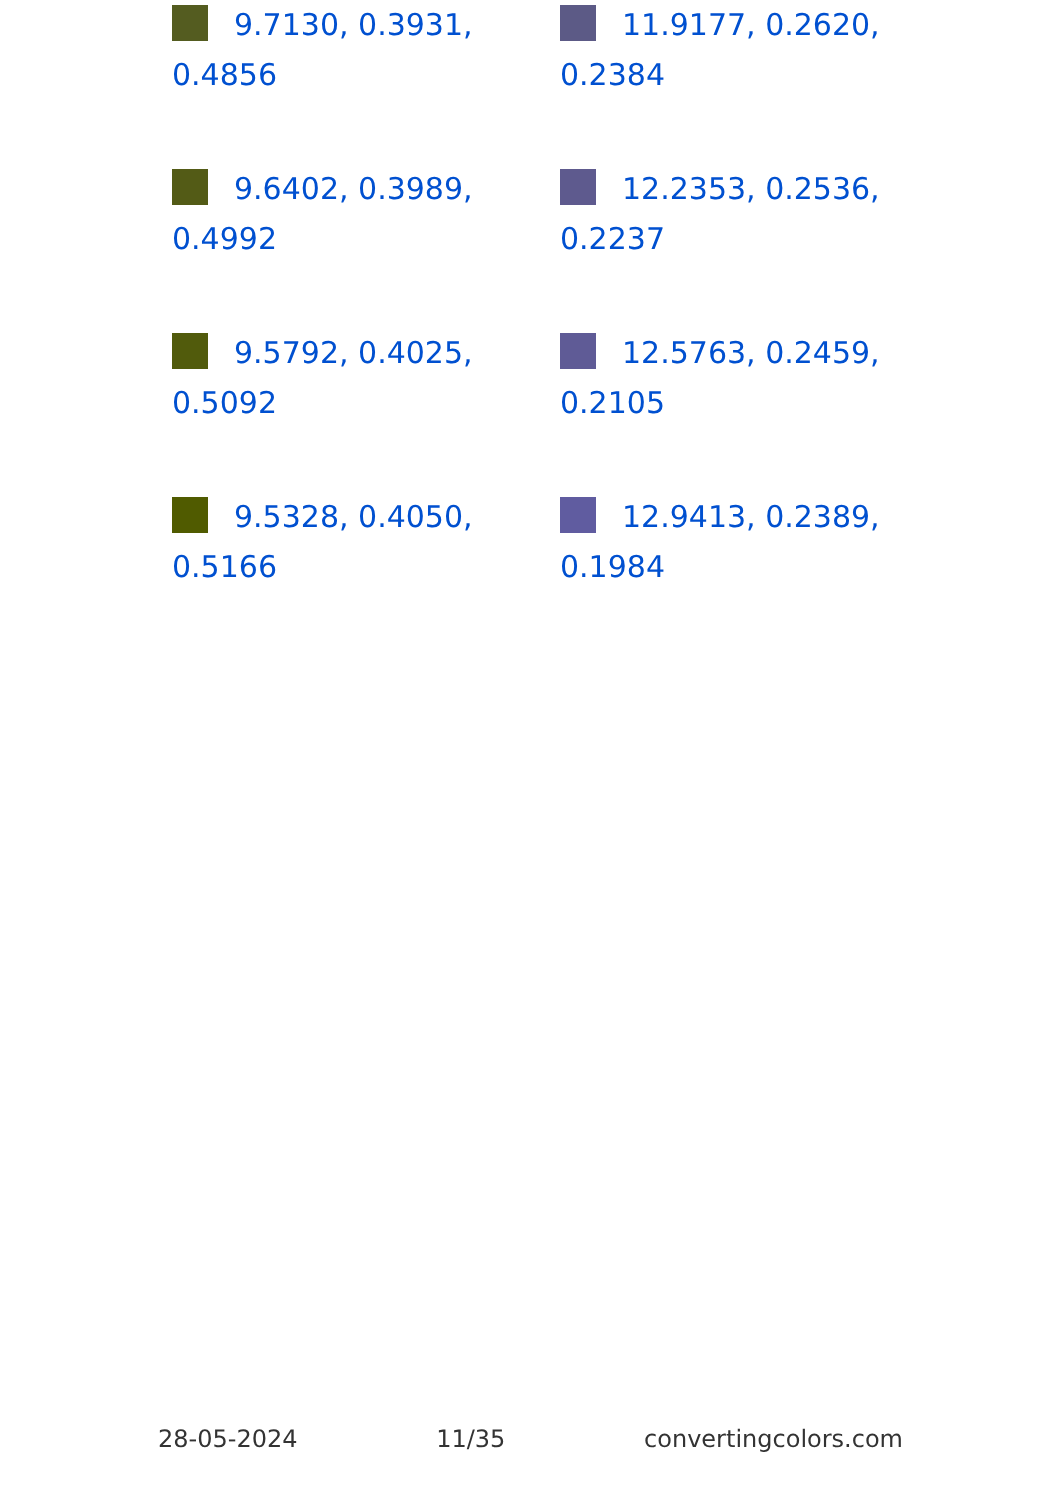9.7130, 0.3931,
0.4856
11.9177, 0.2620,
0.2384
9.6402, 0.3989,
0.4992
12.2353, 0.2536,
0.2237
9.5792, 0.4025,
0.5092
12.5763, 0.2459,
0.2105
9.5328, 0.4050,
0.5166
12.9413, 0.2389,
0.1984
28-05-2024 11/35 convertingcolors.com